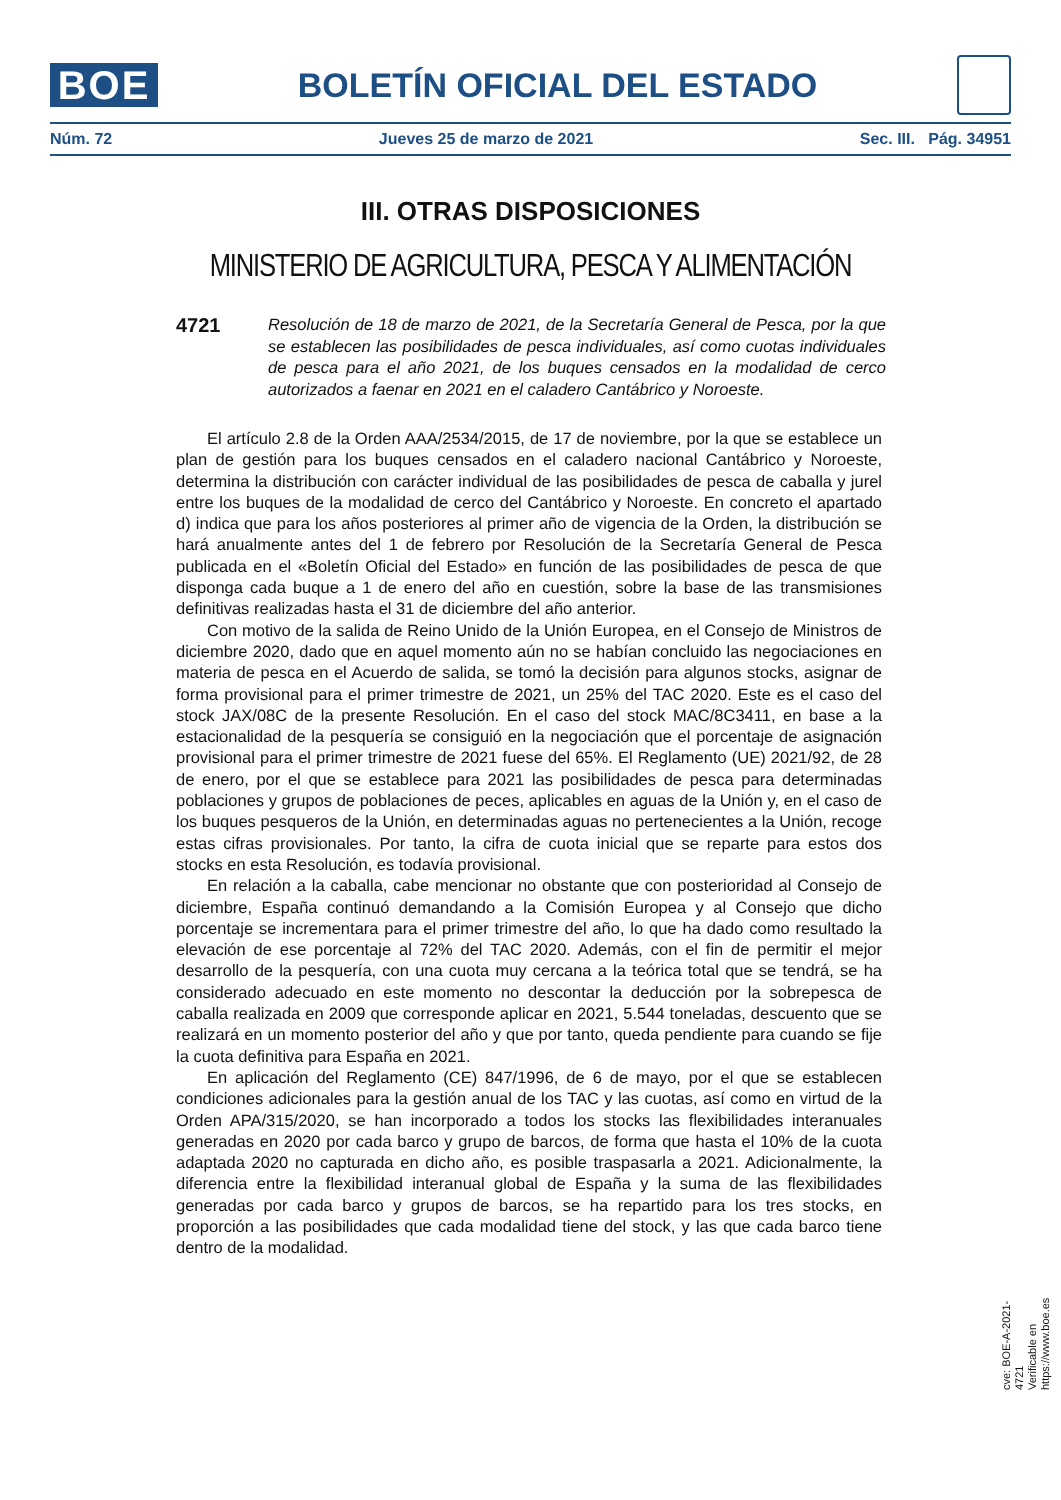BOE
BOLETÍN OFICIAL DEL ESTADO
Núm. 72 Jueves 25 de marzo de 2021 Sec. III. Pág. 34951
III. OTRAS DISPOSICIONES
MINISTERIO DE AGRICULTURA, PESCA Y ALIMENTACIÓN
4721
Resolución de 18 de marzo de 2021, de la Secretaría General de Pesca, por la que se establecen las posibilidades de pesca individuales, así como cuotas individuales de pesca para el año 2021, de los buques censados en la modalidad de cerco autorizados a faenar en 2021 en el caladero Cantábrico y Noroeste.
El artículo 2.8 de la Orden AAA/2534/2015, de 17 de noviembre, por la que se establece un plan de gestión para los buques censados en el caladero nacional Cantábrico y Noroeste, determina la distribución con carácter individual de las posibilidades de pesca de caballa y jurel entre los buques de la modalidad de cerco del Cantábrico y Noroeste. En concreto el apartado d) indica que para los años posteriores al primer año de vigencia de la Orden, la distribución se hará anualmente antes del 1 de febrero por Resolución de la Secretaría General de Pesca publicada en el «Boletín Oficial del Estado» en función de las posibilidades de pesca de que disponga cada buque a 1 de enero del año en cuestión, sobre la base de las transmisiones definitivas realizadas hasta el 31 de diciembre del año anterior.
Con motivo de la salida de Reino Unido de la Unión Europea, en el Consejo de Ministros de diciembre 2020, dado que en aquel momento aún no se habían concluido las negociaciones en materia de pesca en el Acuerdo de salida, se tomó la decisión para algunos stocks, asignar de forma provisional para el primer trimestre de 2021, un 25% del TAC 2020. Este es el caso del stock JAX/08C de la presente Resolución. En el caso del stock MAC/8C3411, en base a la estacionalidad de la pesquería se consiguió en la negociación que el porcentaje de asignación provisional para el primer trimestre de 2021 fuese del 65%. El Reglamento (UE) 2021/92, de 28 de enero, por el que se establece para 2021 las posibilidades de pesca para determinadas poblaciones y grupos de poblaciones de peces, aplicables en aguas de la Unión y, en el caso de los buques pesqueros de la Unión, en determinadas aguas no pertenecientes a la Unión, recoge estas cifras provisionales. Por tanto, la cifra de cuota inicial que se reparte para estos dos stocks en esta Resolución, es todavía provisional.
En relación a la caballa, cabe mencionar no obstante que con posterioridad al Consejo de diciembre, España continuó demandando a la Comisión Europea y al Consejo que dicho porcentaje se incrementara para el primer trimestre del año, lo que ha dado como resultado la elevación de ese porcentaje al 72% del TAC 2020. Además, con el fin de permitir el mejor desarrollo de la pesquería, con una cuota muy cercana a la teórica total que se tendrá, se ha considerado adecuado en este momento no descontar la deducción por la sobrepesca de caballa realizada en 2009 que corresponde aplicar en 2021, 5.544 toneladas, descuento que se realizará en un momento posterior del año y que por tanto, queda pendiente para cuando se fije la cuota definitiva para España en 2021.
En aplicación del Reglamento (CE) 847/1996, de 6 de mayo, por el que se establecen condiciones adicionales para la gestión anual de los TAC y las cuotas, así como en virtud de la Orden APA/315/2020, se han incorporado a todos los stocks las flexibilidades interanuales generadas en 2020 por cada barco y grupo de barcos, de forma que hasta el 10% de la cuota adaptada 2020 no capturada en dicho año, es posible traspasarla a 2021. Adicionalmente, la diferencia entre la flexibilidad interanual global de España y la suma de las flexibilidades generadas por cada barco y grupos de barcos, se ha repartido para los tres stocks, en proporción a las posibilidades que cada modalidad tiene del stock, y las que cada barco tiene dentro de la modalidad.
cve: BOE-A-2021-4721
Verificable en https://www.boe.es